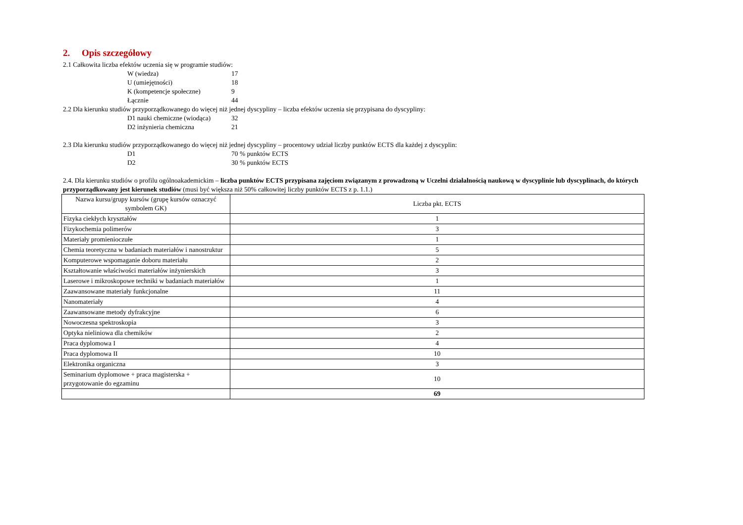2. Opis szczegółowy
2.1 Całkowita liczba efektów uczenia się w programie studiów:
W (wiedza)
17
U (umiejętności)
18
K (kompetencje społeczne)
9
Łącznie
44
2.2 Dla kierunku studiów przyporządkowanego do więcej niż jednej dyscypliny – liczba efektów uczenia się przypisana do dyscypliny:
D1 nauki chemiczne (wiodąca)
32
D2 inżynieria chemiczna
21
2.3 Dla kierunku studiów przyporządkowanego do więcej niż jednej dyscypliny – procentowy udział liczby punktów ECTS dla każdej z dyscyplin:
D1
70 % punktów ECTS
D2
30 % punktów ECTS
2.4. Dla kierunku studiów o profilu ogólnoakademickim – liczba punktów ECTS przypisana zajęciom związanym z prowadzoną w Uczelni działalnością naukową w dyscyplinie lub dyscyplinach, do których przyporządkowany jest kierunek studiów (musi być większa niż 50% całkowitej liczby punktów ECTS z p. 1.1.)
| Nazwa kursu/grupy kursów (grupę kursów oznaczyć symbolem GK) | Liczba pkt. ECTS |
| --- | --- |
| Fizyka ciekłych kryształów | 1 |
| Fizykochemia polimerów | 3 |
| Materiały promienioczułe | 1 |
| Chemia teoretyczna w badaniach materiałów i nanostruktur | 5 |
| Komputerowe wspomaganie doboru materiału | 2 |
| Kształtowanie właściwości materiałów inżynierskich | 3 |
| Laserowe i mikroskopowe techniki w badaniach materiałów | 1 |
| Zaawansowane materiały funkcjonalne | 11 |
| Nanomateriały | 4 |
| Zaawansowane metody dyfrakcyjne | 6 |
| Nowoczesna spektroskopia | 3 |
| Optyka nieliniowa dla chemików | 2 |
| Praca dyplomowa I | 4 |
| Praca dyplomowa II | 10 |
| Elektronika organiczna | 3 |
| Seminarium dyplomowe + praca magisterska + przygotowanie do egzaminu | 10 |
| | 69 |